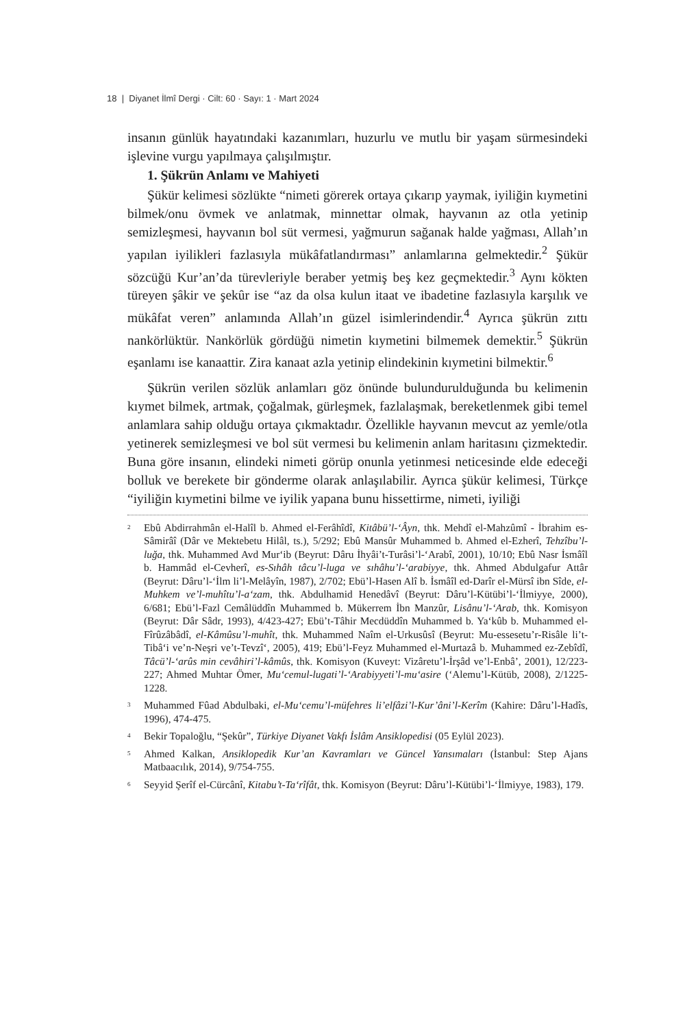18 | Diyanet İlmî Dergi · Cilt: 60 · Sayı: 1 · Mart 2024
insanın günlük hayatındaki kazanımları, huzurlu ve mutlu bir yaşam sürmesindeki işlevine vurgu yapılmaya çalışılmıştır.
1. Şükrün Anlamı ve Mahiyeti
Şükür kelimesi sözlükte “nimeti görerek ortaya çıkarıp yaymak, iyiliğin kıymetini bilmek/onu övmek ve anlatmak, minnettar olmak, hayvanın az otla yetinip semizleşmesi, hayvanın bol süt vermesi, yağmurun sağanak halde yağması, Allah’ın yapılan iyilikleri fazlasıyla mükâfatlandırması” anlamlarına gelmektedir.<sup>2</sup> Şükür sözcüğü Kur’an’da türevleriyle beraber yetmiş beş kez geçmektedir.<sup>3</sup> Aynı kökten türeyen şâkir ve şekûr ise “az da olsa kulun itaat ve ibadetine fazlasıyla karşılık ve mükâfat veren” anlamında Allah’ın güzel isimlerindendir.<sup>4</sup> Ayrıca şükrün zıttı nankörlüktür. Nankörlük gördüğü nimetin kıymetini bilmemek demektir.<sup>5</sup> Şükrün eşanlamı ise kanaattir. Zira kanaat azla yetinip elindekinin kıymetini bilmektir.<sup>6</sup>
Şükrün verilen sözlük anlamları göz önünde bulundurulduğunda bu kelimenin kıymet bilmek, artmak, çoğalmak, gürleşmek, fazlalaşmak, bereketlenmek gibi temel anlamlara sahip olduğu ortaya çıkmaktadır. Özellikle hayvanın mevcut az yemle/otla yetinerek semizleşmesi ve bol süt vermesi bu kelimenin anlam haritasını çizmektedir. Buna göre insanın, elindeki nimeti görüp onunla yetinmesi neticesinde elde edeceği bolluk ve berekete bir gönderme olarak anlaşılabilir. Ayrıca şükür kelimesi, Türkçe “iyiliğin kıymetini bilme ve iyilik yapana bunu hissettirme, nimeti, iyiliği
<sup>2</sup> Ebû Abdirrahmân el-Halîl b. Ahmed el-Ferâhîdî, Kitâbü’l-‘Âyn, thk. Mehdî el-Mahzûmî - İbrahim es-Sâmirâî (Dâr ve Mektebetu Hilâl, ts.), 5/292; Ebû Mansûr Muhammed b. Ahmed el-Ezherî, Tehzîbu’l-luğa, thk. Muhammed Avd Mur‘ib (Beyrut: Dâru İhyâi’t-Turâsi’l-‘Arabî, 2001), 10/10; Ebû Nasr İsmâîl b. Hammâd el-Cevherî, es-Sıhâh tâcu’l-luga ve sıhâhu’l-‘arabiyye, thk. Ahmed Abdulgafur Attâr (Beyrut: Dâru’l-‘İlm li’l-Melâyîn, 1987), 2/702; Ebü’l-Hasen Alî b. İsmâîl ed-Darîr el-Mürsî ibn Sîde, el-Muhkem ve’l-muhîtu’l-a‘zam, thk. Abdulhamid Henedâvî (Beyrut: Dâru’l-Kütübi’l-‘İlmiyye, 2000), 6/681; Ebü’l-Fazl Cemâlüddîn Muhammed b. Mükerrem İbn Manzûr, Lisânu’l-‘Arab, thk. Komisyon (Beyrut: Dâr Sâdr, 1993), 4/423-427; Ebü’t-Tâhir Mecdüddîn Muhammed b. Ya‘kûb b. Muhammed el-Fîrûzâbâdî, el-Kâmûsu’l-muhît, thk. Muhammed Naîm el-Urkusûsî (Beyrut: Mu-essesetu’r-Risâle li’t-Tibâ‘i ve’n-Neşri ve’t-Tevzî‘, 2005), 419; Ebü’l-Feyz Muhammed el-Murtazâ b. Muhammed ez-Zebîdî, Tâcü’l-‘arûs min cevâhiri’l-kâmûs, thk. Komisyon (Kuveyt: Vizâretu’l-İrşâd ve’l-Enbâ’, 2001), 12/223-227; Ahmed Muhtar Ömer, Mu‘cemul-lugati’l-‘Arabiyyeti’l-mu‘asire (‘Alemu’l-Kütüb, 2008), 2/1225-1228.
<sup>3</sup> Muhammed Fûad Abdulbaki, el-Mu‘cemu’l-müfehres li’elfâzi’l-Kur’âni’l-Kerîm (Kahire: Dâru’l-Hadîs, 1996), 474-475.
<sup>4</sup> Bekir Topaloğlu, “Şekûr”, Türkiye Diyanet Vakfı İslâm Ansiklopedisi (05 Eylül 2023).
<sup>5</sup> Ahmed Kalkan, Ansiklopedik Kur’an Kavramları ve Güncel Yansımaları (İstanbul: Step Ajans Matbaacılık, 2014), 9/754-755.
<sup>6</sup> Seyyid Şerîf el-Cürcânî, Kitabu’t-Ta‘rîfât, thk. Komisyon (Beyrut: Dâru’l-Kütübi’l-‘İlmiyye, 1983), 179.